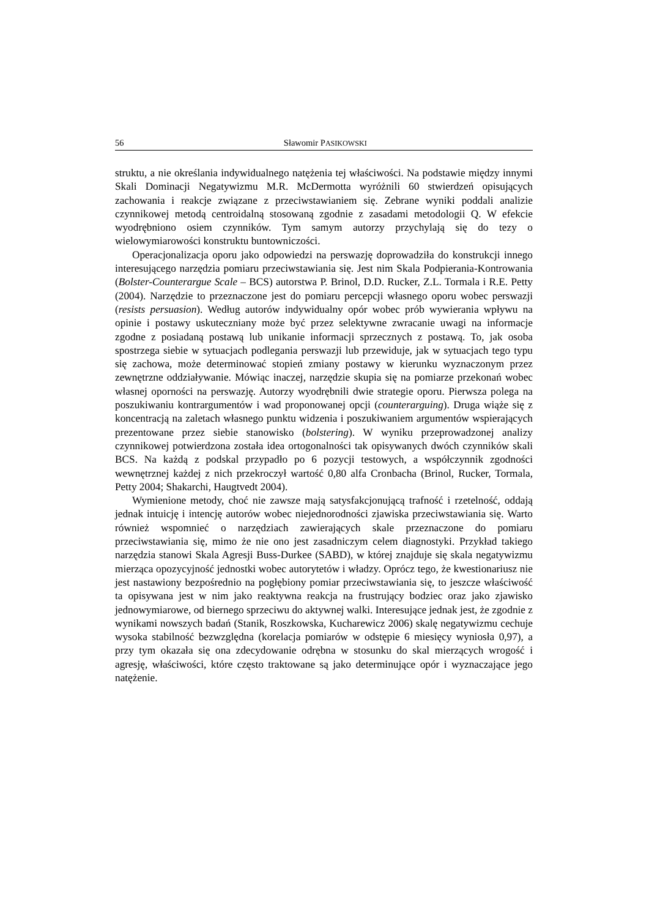56 Sławomir PASIKOWSKI
struktu, a nie określania indywidualnego natężenia tej właściwości. Na podstawie między innymi Skali Dominacji Negatywizmu M.R. McDermotta wyróżnili 60 stwierdzeń opisujących zachowania i reakcje związane z przeciwstawianiem się. Zebrane wyniki poddali analizie czynnikowej metodą centroidalną stosowaną zgodnie z zasadami metodologii Q. W efekcie wyodrębniono osiem czynników. Tym samym autorzy przychylają się do tezy o wielowymiarowości konstruktu buntowniczości.
Operacjonalizacja oporu jako odpowiedzi na perswazję doprowadziła do konstrukcji innego interesującego narzędzia pomiaru przeciwstawiania się. Jest nim Skala Podpierania-Kontrowania (Bolster-Counterargue Scale – BCS) autorstwa P. Brinol, D.D. Rucker, Z.L. Tormala i R.E. Petty (2004). Narzędzie to przeznaczone jest do pomiaru percepcji własnego oporu wobec perswazji (resists persuasion). Według autorów indywidualny opór wobec prób wywierania wpływu na opinie i postawy uskuteczniany może być przez selektywne zwracanie uwagi na informacje zgodne z posiadaną postawą lub unikanie informacji sprzecznych z postawą. To, jak osoba spostrzega siebie w sytuacjach podlegania perswazji lub przewiduje, jak w sytuacjach tego typu się zachowa, może determinować stopień zmiany postawy w kierunku wyznaczonym przez zewnętrzne oddziaływanie. Mówiąc inaczej, narzędzie skupia się na pomiarze przekonań wobec własnej oporności na perswazję. Autorzy wyodrębnili dwie strategie oporu. Pierwsza polega na poszukiwaniu kontrargumentów i wad proponowanej opcji (counterarguing). Druga wiąże się z koncentracją na zaletach własnego punktu widzenia i poszukiwaniem argumentów wspierających prezentowane przez siebie stanowisko (bolstering). W wyniku przeprowadzonej analizy czynnikowej potwierdzona została idea ortogonalności tak opisywanych dwóch czynników skali BCS. Na każdą z podskal przypadło po 6 pozycji testowych, a współczynnik zgodności wewnętrznej każdej z nich przekroczył wartość 0,80 alfa Cronbacha (Brinol, Rucker, Tormala, Petty 2004; Shakarchi, Haugtvedt 2004).
Wymienione metody, choć nie zawsze mają satysfakcjonującą trafność i rzetelność, oddają jednak intuicję i intencję autorów wobec niejednorodności zjawiska przeciwstawiania się. Warto również wspomnieć o narzędziach zawierających skale przeznaczone do pomiaru przeciwstawiania się, mimo że nie ono jest zasadniczym celem diagnostyki. Przykład takiego narzędzia stanowi Skala Agresji Buss-Durkee (SABD), w której znajduje się skala negatywizmu mierząca opozycyjność jednostki wobec autorytetów i władzy. Oprócz tego, że kwestionariusz nie jest nastawiony bezpośrednio na pogłębiony pomiar przeciwstawiania się, to jeszcze właściwość ta opisywana jest w nim jako reaktywna reakcja na frustrujący bodziec oraz jako zjawisko jednowymiarowe, od biernego sprzeciwu do aktywnej walki. Interesujące jednak jest, że zgodnie z wynikami nowszych badań (Stanik, Roszkowska, Kucharewicz 2006) skalę negatywizmu cechuje wysoka stabilność bezwzględna (korelacja pomiarów w odstępie 6 miesięcy wyniosła 0,97), a przy tym okazała się ona zdecydowanie odrębna w stosunku do skal mierzących wrogość i agresję, właściwości, które często traktowane są jako determinujące opór i wyznaczające jego natężenie.